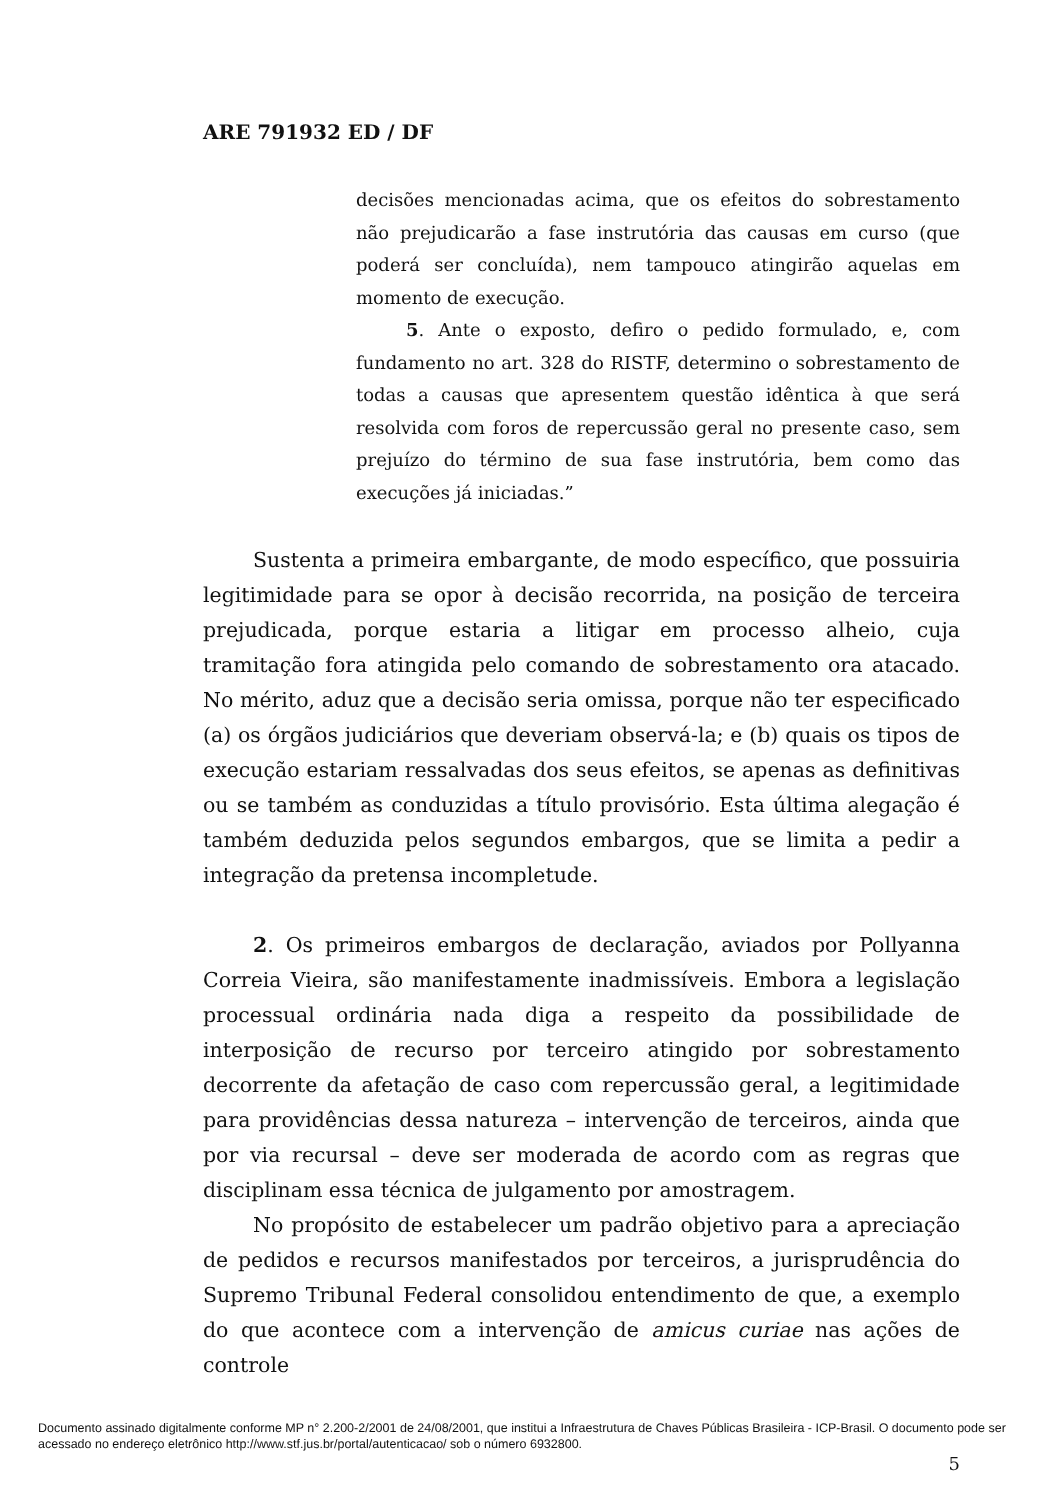ARE 791932 ED / DF
decisões mencionadas acima, que os efeitos do sobrestamento não prejudicarão a fase instrutória das causas em curso (que poderá ser concluída), nem tampouco atingirão aquelas em momento de execução.
5. Ante o exposto, defiro o pedido formulado, e, com fundamento no art. 328 do RISTF, determino o sobrestamento de todas a causas que apresentem questão idêntica à que será resolvida com foros de repercussão geral no presente caso, sem prejuízo do término de sua fase instrutória, bem como das execuções já iniciadas.”
Sustenta a primeira embargante, de modo específico, que possuiria legitimidade para se opor à decisão recorrida, na posição de terceira prejudicada, porque estaria a litigar em processo alheio, cuja tramitação fora atingida pelo comando de sobrestamento ora atacado. No mérito, aduz que a decisão seria omissa, porque não ter especificado (a) os órgãos judiciários que deveriam observá-la; e (b) quais os tipos de execução estariam ressalvadas dos seus efeitos, se apenas as definitivas ou se também as conduzidas a título provisório. Esta última alegação é também deduzida pelos segundos embargos, que se limita a pedir a integração da pretensa incompletude.
2. Os primeiros embargos de declaração, aviados por Pollyanna Correia Vieira, são manifestamente inadmissíveis. Embora a legislação processual ordinária nada diga a respeito da possibilidade de interposição de recurso por terceiro atingido por sobrestamento decorrente da afetação de caso com repercussão geral, a legitimidade para providências dessa natureza – intervenção de terceiros, ainda que por via recursal – deve ser moderada de acordo com as regras que disciplinam essa técnica de julgamento por amostragem.
No propósito de estabelecer um padrão objetivo para a apreciação de pedidos e recursos manifestados por terceiros, a jurisprudência do Supremo Tribunal Federal consolidou entendimento de que, a exemplo do que acontece com a intervenção de amicus curiae nas ações de controle
5
Documento assinado digitalmente conforme MP n° 2.200-2/2001 de 24/08/2001, que institui a Infraestrutura de Chaves Públicas Brasileira - ICP-Brasil. O documento pode ser acessado no endereço eletrônico http://www.stf.jus.br/portal/autenticacao/ sob o número 6932800.